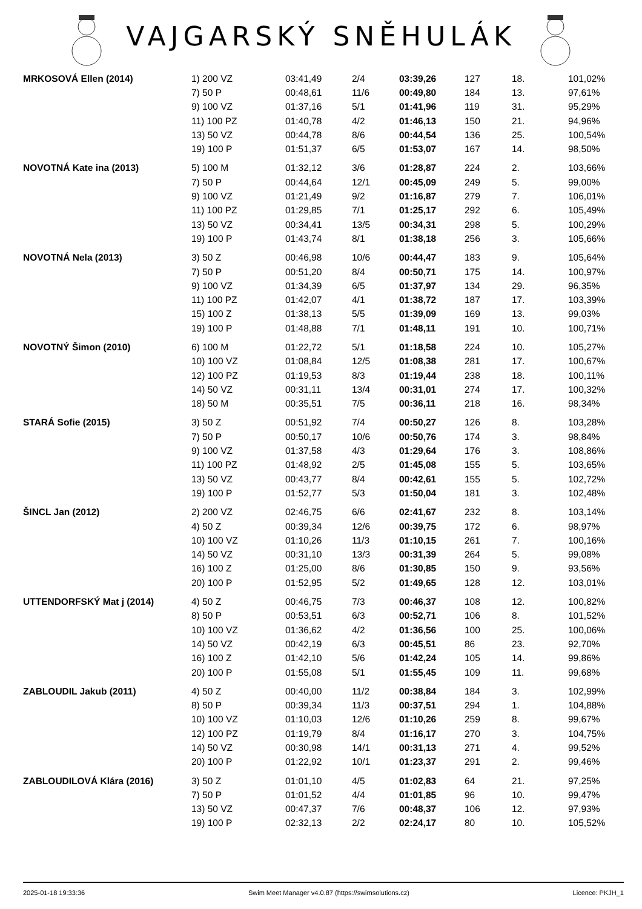VAJGARSKÝ SNĚHULÁK
| MRKOSOVÁ Ellen (2014) | 1) 200 VZ | 03:41,49 | 2/4 | 03:39,26 | 127 | 18. | 101,02% |
| | 7) 50 P | 00:48,61 | 11/6 | 00:49,80 | 184 | 13. | 97,61% |
| | 9) 100 VZ | 01:37,16 | 5/1 | 01:41,96 | 119 | 31. | 95,29% |
| | 11) 100 PZ | 01:40,78 | 4/2 | 01:46,13 | 150 | 21. | 94,96% |
| | 13) 50 VZ | 00:44,78 | 8/6 | 00:44,54 | 136 | 25. | 100,54% |
| | 19) 100 P | 01:51,37 | 6/5 | 01:53,07 | 167 | 14. | 98,50% |
| NOVOTNÁ Kate ina (2013) | 5) 100 M | 01:32,12 | 3/6 | 01:28,87 | 224 | 2. | 103,66% |
| | 7) 50 P | 00:44,64 | 12/1 | 00:45,09 | 249 | 5. | 99,00% |
| | 9) 100 VZ | 01:21,49 | 9/2 | 01:16,87 | 279 | 7. | 106,01% |
| | 11) 100 PZ | 01:29,85 | 7/1 | 01:25,17 | 292 | 6. | 105,49% |
| | 13) 50 VZ | 00:34,41 | 13/5 | 00:34,31 | 298 | 5. | 100,29% |
| | 19) 100 P | 01:43,74 | 8/1 | 01:38,18 | 256 | 3. | 105,66% |
| NOVOTNÁ Nela (2013) | 3) 50 Z | 00:46,98 | 10/6 | 00:44,47 | 183 | 9. | 105,64% |
| | 7) 50 P | 00:51,20 | 8/4 | 00:50,71 | 175 | 14. | 100,97% |
| | 9) 100 VZ | 01:34,39 | 6/5 | 01:37,97 | 134 | 29. | 96,35% |
| | 11) 100 PZ | 01:42,07 | 4/1 | 01:38,72 | 187 | 17. | 103,39% |
| | 15) 100 Z | 01:38,13 | 5/5 | 01:39,09 | 169 | 13. | 99,03% |
| | 19) 100 P | 01:48,88 | 7/1 | 01:48,11 | 191 | 10. | 100,71% |
| NOVOTNÝ Šimon (2010) | 6) 100 M | 01:22,72 | 5/1 | 01:18,58 | 224 | 10. | 105,27% |
| | 10) 100 VZ | 01:08,84 | 12/5 | 01:08,38 | 281 | 17. | 100,67% |
| | 12) 100 PZ | 01:19,53 | 8/3 | 01:19,44 | 238 | 18. | 100,11% |
| | 14) 50 VZ | 00:31,11 | 13/4 | 00:31,01 | 274 | 17. | 100,32% |
| | 18) 50 M | 00:35,51 | 7/5 | 00:36,11 | 218 | 16. | 98,34% |
| STARÁ Sofie (2015) | 3) 50 Z | 00:51,92 | 7/4 | 00:50,27 | 126 | 8. | 103,28% |
| | 7) 50 P | 00:50,17 | 10/6 | 00:50,76 | 174 | 3. | 98,84% |
| | 9) 100 VZ | 01:37,58 | 4/3 | 01:29,64 | 176 | 3. | 108,86% |
| | 11) 100 PZ | 01:48,92 | 2/5 | 01:45,08 | 155 | 5. | 103,65% |
| | 13) 50 VZ | 00:43,77 | 8/4 | 00:42,61 | 155 | 5. | 102,72% |
| | 19) 100 P | 01:52,77 | 5/3 | 01:50,04 | 181 | 3. | 102,48% |
| ŠINCL Jan (2012) | 2) 200 VZ | 02:46,75 | 6/6 | 02:41,67 | 232 | 8. | 103,14% |
| | 4) 50 Z | 00:39,34 | 12/6 | 00:39,75 | 172 | 6. | 98,97% |
| | 10) 100 VZ | 01:10,26 | 11/3 | 01:10,15 | 261 | 7. | 100,16% |
| | 14) 50 VZ | 00:31,10 | 13/3 | 00:31,39 | 264 | 5. | 99,08% |
| | 16) 100 Z | 01:25,00 | 8/6 | 01:30,85 | 150 | 9. | 93,56% |
| | 20) 100 P | 01:52,95 | 5/2 | 01:49,65 | 128 | 12. | 103,01% |
| UTTENDORFSKÝ Mat j (2014) | 4) 50 Z | 00:46,75 | 7/3 | 00:46,37 | 108 | 12. | 100,82% |
| | 8) 50 P | 00:53,51 | 6/3 | 00:52,71 | 106 | 8. | 101,52% |
| | 10) 100 VZ | 01:36,62 | 4/2 | 01:36,56 | 100 | 25. | 100,06% |
| | 14) 50 VZ | 00:42,19 | 6/3 | 00:45,51 | 86 | 23. | 92,70% |
| | 16) 100 Z | 01:42,10 | 5/6 | 01:42,24 | 105 | 14. | 99,86% |
| | 20) 100 P | 01:55,08 | 5/1 | 01:55,45 | 109 | 11. | 99,68% |
| ZABLOUDIL Jakub (2011) | 4) 50 Z | 00:40,00 | 11/2 | 00:38,84 | 184 | 3. | 102,99% |
| | 8) 50 P | 00:39,34 | 11/3 | 00:37,51 | 294 | 1. | 104,88% |
| | 10) 100 VZ | 01:10,03 | 12/6 | 01:10,26 | 259 | 8. | 99,67% |
| | 12) 100 PZ | 01:19,79 | 8/4 | 01:16,17 | 270 | 3. | 104,75% |
| | 14) 50 VZ | 00:30,98 | 14/1 | 00:31,13 | 271 | 4. | 99,52% |
| | 20) 100 P | 01:22,92 | 10/1 | 01:23,37 | 291 | 2. | 99,46% |
| ZABLOUDILOVÁ Klára (2016) | 3) 50 Z | 01:01,10 | 4/5 | 01:02,83 | 64 | 21. | 97,25% |
| | 7) 50 P | 01:01,52 | 4/4 | 01:01,85 | 96 | 10. | 99,47% |
| | 13) 50 VZ | 00:47,37 | 7/6 | 00:48,37 | 106 | 12. | 97,93% |
| | 19) 100 P | 02:32,13 | 2/2 | 02:24,17 | 80 | 10. | 105,52% |
2025-01-18 19:33:36 Swim Meet Manager v4.0.87 (https://swimsolutions.cz) Licence: PKJH_1